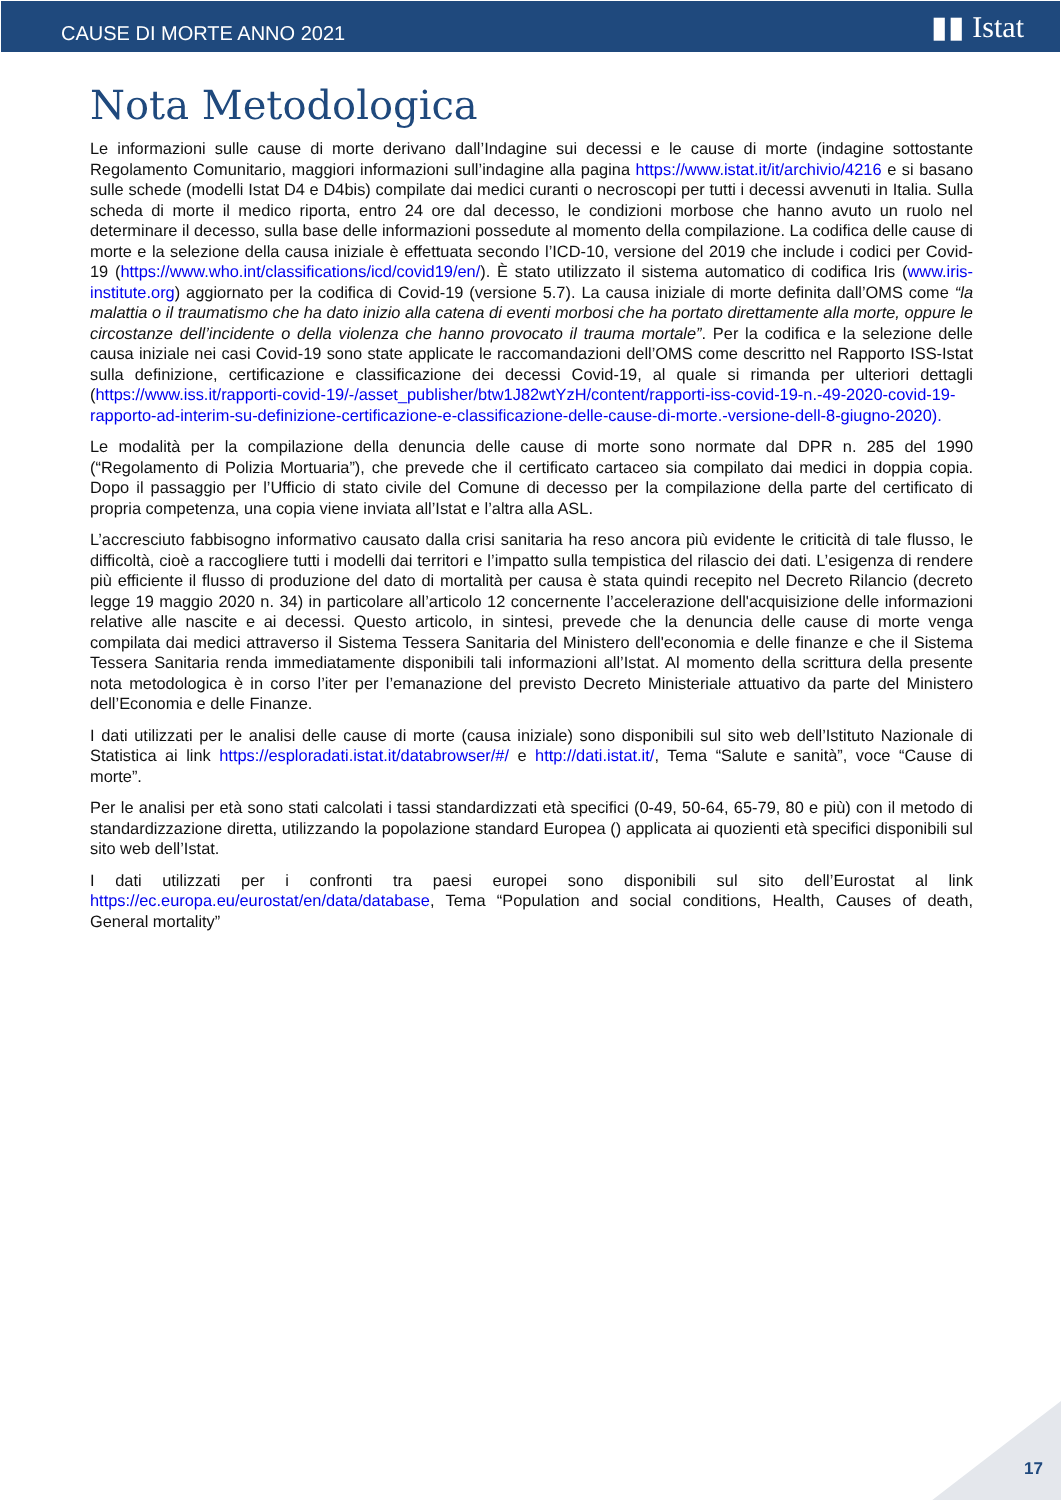CAUSE DI MORTE ANNO 2021 ▮▮ Istat
Nota Metodologica
Le informazioni sulle cause di morte derivano dall’Indagine sui decessi e le cause di morte (indagine sottostante Regolamento Comunitario, maggiori informazioni sull’indagine alla pagina https://www.istat.it/it/archivio/4216 e si basano sulle schede (modelli Istat D4 e D4bis) compilate dai medici curanti o necroscopi per tutti i decessi avvenuti in Italia. Sulla scheda di morte il medico riporta, entro 24 ore dal decesso, le condizioni morbose che hanno avuto un ruolo nel determinare il decesso, sulla base delle informazioni possedute al momento della compilazione. La codifica delle cause di morte e la selezione della causa iniziale è effettuata secondo l’ICD-10, versione del 2019 che include i codici per Covid-19 (https://www.who.int/classifications/icd/covid19/en/). È stato utilizzato il sistema automatico di codifica Iris (www.iris-institute.org) aggiornato per la codifica di Covid-19 (versione 5.7). La causa iniziale di morte definita dall’OMS come “la malattia o il traumatismo che ha dato inizio alla catena di eventi morbosi che ha portato direttamente alla morte, oppure le circostanze dell’incidente o della violenza che hanno provocato il trauma mortale”. Per la codifica e la selezione delle causa iniziale nei casi Covid-19 sono state applicate le raccomandazioni dell’OMS come descritto nel Rapporto ISS-Istat sulla definizione, certificazione e classificazione dei decessi Covid-19, al quale si rimanda per ulteriori dettagli (https://www.iss.it/rapporti-covid-19/-/asset_publisher/btw1J82wtYzH/content/rapporti-iss-covid-19-n.-49-2020-covid-19-rapporto-ad-interim-su-definizione-certificazione-e-classificazione-delle-cause-di-morte.-versione-dell-8-giugno-2020).
Le modalità per la compilazione della denuncia delle cause di morte sono normate dal DPR n. 285 del 1990 (“Regolamento di Polizia Mortuaria”), che prevede che il certificato cartaceo sia compilato dai medici in doppia copia. Dopo il passaggio per l’Ufficio di stato civile del Comune di decesso per la compilazione della parte del certificato di propria competenza, una copia viene inviata all’Istat e l’altra alla ASL.
L’accresciuto fabbisogno informativo causato dalla crisi sanitaria ha reso ancora più evidente le criticità di tale flusso, le difficoltà, cioè a raccogliere tutti i modelli dai territori e l’impatto sulla tempistica del rilascio dei dati. L’esigenza di rendere più efficiente il flusso di produzione del dato di mortalità per causa è stata quindi recepito nel Decreto Rilancio (decreto legge 19 maggio 2020 n. 34) in particolare all’articolo 12 concernente l’accelerazione dell'acquisizione delle informazioni relative alle nascite e ai decessi. Questo articolo, in sintesi, prevede che la denuncia delle cause di morte venga compilata dai medici attraverso il Sistema Tessera Sanitaria del Ministero dell'economia e delle finanze e che il Sistema Tessera Sanitaria renda immediatamente disponibili tali informazioni all’Istat. Al momento della scrittura della presente nota metodologica è in corso l’iter per l’emanazione del previsto Decreto Ministeriale attuativo da parte del Ministero dell’Economia e delle Finanze.
I dati utilizzati per le analisi delle cause di morte (causa iniziale) sono disponibili sul sito web dell’Istituto Nazionale di Statistica ai link https://esploradati.istat.it/databrowser/#/ e http://dati.istat.it/, Tema “Salute e sanità”, voce “Cause di morte”.
Per le analisi per età sono stati calcolati i tassi standardizzati età specifici (0-49, 50-64, 65-79, 80 e più) con il metodo di standardizzazione diretta, utilizzando la popolazione standard Europea () applicata ai quozienti età specifici disponibili sul sito web dell’Istat.
I dati utilizzati per i confronti tra paesi europei sono disponibili sul sito dell’Eurostat al link https://ec.europa.eu/eurostat/en/data/database, Tema “Population and social conditions, Health, Causes of death, General mortality”
17